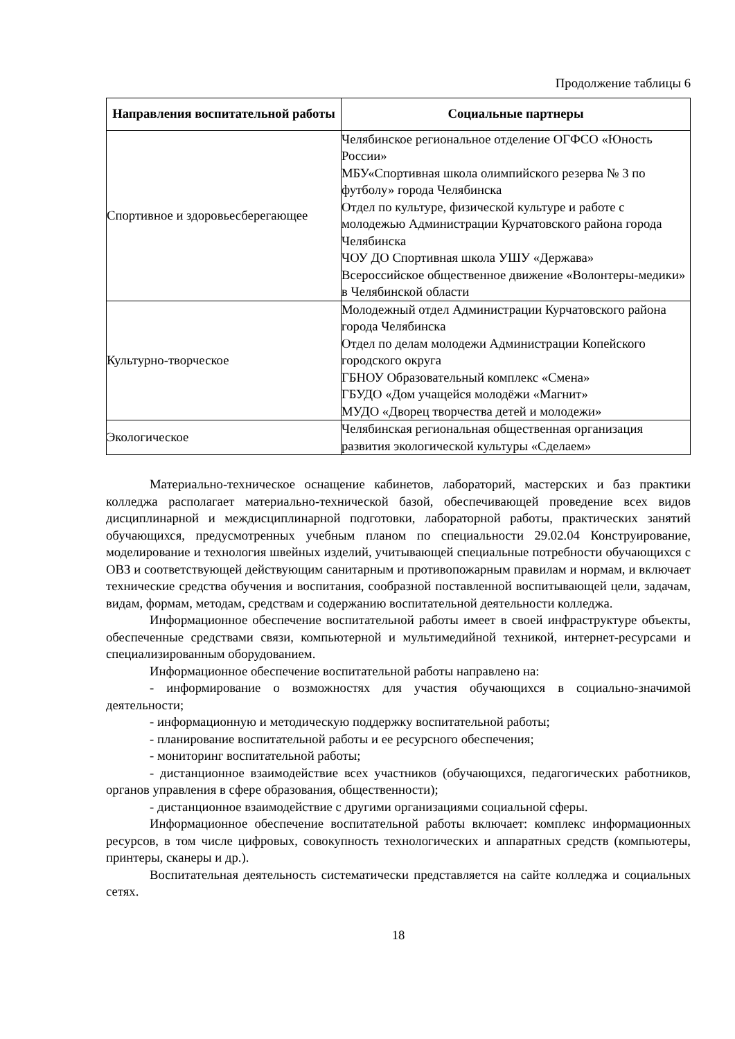Продолжение таблицы 6
| Направления воспитательной работы | Социальные партнеры |
| --- | --- |
| Спортивное и здоровьесберегающее | Челябинское региональное отделение ОГФСО «Юность России» МБУ«Спортивная школа олимпийского резерва № 3 по футболу» города Челябинска Отдел по культуре, физической культуре и работе с молодежью Администрации Курчатовского района города Челябинска ЧОУ ДО Спортивная школа УШУ «Держава» Всероссийское общественное движение «Волонтеры-медики» в Челябинской области |
| Культурно-творческое | Молодежный отдел Администрации Курчатовского района города Челябинска Отдел по делам молодежи Администрации Копейского городского округа ГБНОУ Образовательный комплекс «Смена» ГБУДО «Дом учащейся молодёжи «Магнит» МУДО «Дворец творчества детей и молодежи» |
| Экологическое | Челябинская региональная общественная организация развития экологической культуры «Сделаем» |
Материально-техническое оснащение кабинетов, лабораторий, мастерских и баз практики колледжа располагает материально-технической базой, обеспечивающей проведение всех видов дисциплинарной и междисциплинарной подготовки, лабораторной работы, практических занятий обучающихся, предусмотренных учебным планом по специальности 29.02.04 Конструирование, моделирование и технология швейных изделий, учитывающей специальные потребности обучающихся с ОВЗ и соответствующей действующим санитарным и противопожарным правилам и нормам, и включает технические средства обучения и воспитания, сообразной поставленной воспитывающей цели, задачам, видам, формам, методам, средствам и содержанию воспитательной деятельности колледжа.
Информационное обеспечение воспитательной работы имеет в своей инфраструктуре объекты, обеспеченные средствами связи, компьютерной и мультимедийной техникой, интернет-ресурсами и специализированным оборудованием.
Информационное обеспечение воспитательной работы направлено на:
- информирование о возможностях для участия обучающихся в социально-значимой деятельности;
- информационную и методическую поддержку воспитательной работы;
- планирование воспитательной работы и ее ресурсного обеспечения;
- мониторинг воспитательной работы;
- дистанционное взаимодействие всех участников (обучающихся, педагогических работников, органов управления в сфере образования, общественности);
- дистанционное взаимодействие с другими организациями социальной сферы.
Информационное обеспечение воспитательной работы включает: комплекс информационных ресурсов, в том числе цифровых, совокупность технологических и аппаратных средств (компьютеры, принтеры, сканеры и др.).
Воспитательная деятельность систематически представляется на сайте колледжа и социальных сетях.
18